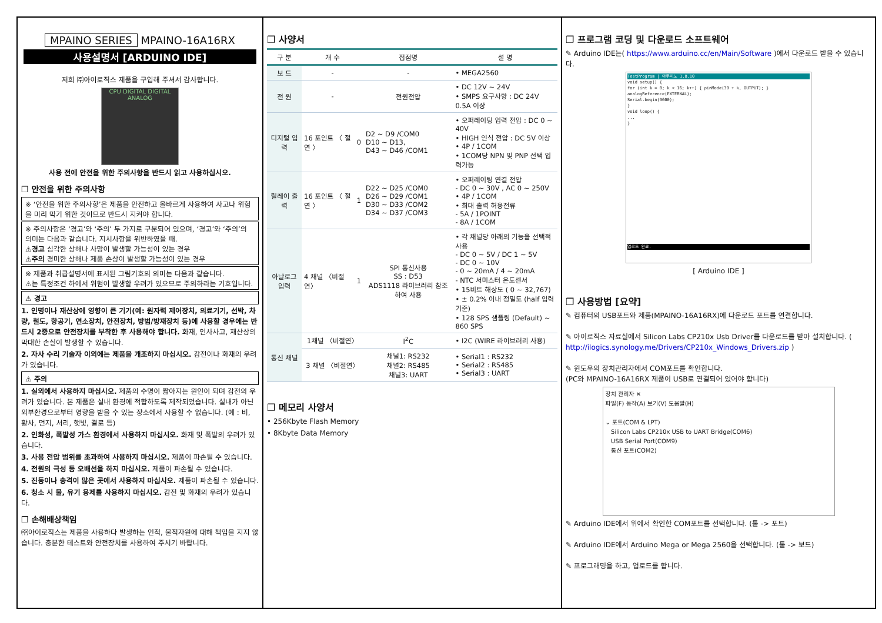MPAINO SERIES MPAINO-16A16RX
사용설명서 [ARDUINO IDE]
저희 ㈜아이로직스 제품을 구입해 주셔서 감사합니다.
CPU DIGITAL DIGITAL ANALOG
사용 전에 안전을 위한 주의사항을 반드시 읽고 사용하십시오.
❒ 안전을 위한 주의사항
※ ‘안전을 위한 주의사항’은 제품을 안전하고 올바르게 사용하여 사고나 위험을 미리 막기 위한 것이므로 반드시 지켜야 합니다.
※ 주의사항은 ‘경고’와 ‘주의’ 두 가지로 구분되어 있으며, ‘경고’와 ‘주의’의 의미는 다음과 같습니다. 지시사항을 위반하였을 때.
⚠경고 심각한 상해나 사망이 발생할 가능성이 있는 경우
⚠주의 경미한 상해나 제품 손상이 발생할 가능성이 있는 경우
※ 제품과 취급설명서에 표시된 그림기호의 의미는 다음과 같습니다.
⚠는 특정조건 하에서 위험이 발생할 우려가 있으므로 주의하라는 기호입니다.
⚠ 경고
1. 인명이나 재산상에 영향이 큰 기기(예: 원자력 제어장치, 의료기기, 선박, 차량, 철도, 항공기, 연소장치, 안전장치, 방범/방재장치 등)에 사용할 경우에는 반드시 2중으로 안전장치를 부착한 후 사용해야 합니다. 화재, 인사사고, 재산상의 막대한 손실이 발생할 수 있습니다.
2. 자사 수리 기술자 이외에는 제품을 개조하지 마십시오. 감전이나 화재의 우려가 있습니다.
⚠ 주의
1. 실외에서 사용하지 마십시오. 제품의 수명이 짧아지는 원인이 되며 감전의 우려가 있습니다. 본 제품은 실내 환경에 적합하도록 제작되었습니다. 실내가 아닌 외부환경으로부터 영향을 받을 수 있는 장소에서 사용할 수 없습니다. (예 : 비, 황사, 먼지, 서리, 햇빛, 결로 등)
2. 인화성, 폭발성 가스 환경에서 사용하지 마십시오. 화재 및 폭발의 우려가 있습니다.
3. 사용 전압 범위를 초과하여 사용하지 마십시오. 제품이 파손될 수 있습니다.
4. 전원의 극성 등 오배선을 하지 마십시오. 제품이 파손될 수 있습니다.
5. 진동이나 충격이 많은 곳에서 사용하지 마십시오. 제품이 파손될 수 있습니다.
6. 청소 시 물, 유기 용제를 사용하지 마십시오. 감전 및 화재의 우려가 있습니다.
❒ 손해배상책임
㈜아이로직스는 제품을 사용하다 발생하는 인적, 물적자원에 대해 책임을 지지 않습니다. 충분한 테스트와 안전장치를 사용하여 주시기 바랍니다.
❒ 사양서
| 구 분 | 개 수 | | 접점명 | 설 명 |
| --- | --- | --- | --- | --- |
| 보 드 | - | | - | • MEGA2560 |
| 전 원 | - | | 전원전압 | • DC 12V ~ 24V • SMPS 요구사항 : DC 24V 0.5A 이상 |
| 디지털 입력 | 16 포인트 〈 절연 〉 | 0 | D2 ~ D9 /COM0 D10 ~ D13, D43 ~ D46 /COM1 | • 오퍼레이팅 입력 전압 : DC 0 ~ 40V • HIGH 인식 전압 : DC 5V 이상 • 4P / 1COM • 1COM당 NPN 및 PNP 선택 입력가능 |
| 릴레이 출력 | 16 포인트 〈 절연 〉 | 1 | D22 ~ D25 /COM0 D26 ~ D29 /COM1 D30 ~ D33 /COM2 D34 ~ D37 /COM3 | • 오퍼레이팅 연결 전압 - DC 0 ~ 30V , AC 0 ~ 250V • 4P / 1COM • 최대 출력 허용전류 - 5A / 1POINT - 8A / 1COM |
| 아날로그 입력 | 4 채널 〈비절연〉 | 1 | SPI 통신사용 SS : D53 ADS1118 라이브러리 참조하여 사용 | • 각 채널당 아래의 기능을 선택적 사용 - DC 0 ~ 5V / DC 1 ~ 5V - DC 0 ~ 10V - 0 ~ 20mA / 4 ~ 20mA - NTC 서미스터 온도센서 • 15비트 해상도 ( 0 ~ 32,767) • ± 0.2% 이내 정밀도 (half 입력 기준) • 128 SPS 샘플링 (Default) ~ 860 SPS |
| 통신 채널 | 1채널 〈비절연〉 | | I<sup>2</sup>C | • I2C (WIRE 라이브러리 사용) |
| | 3 채널 〈비절연〉 | | 채널1: RS232 채널2: RS485 채널3: UART | • Serial1 : RS232 • Serial2 : RS485 • Serial3 : UART |
❒ 메모리 사양서
• 256Kbyte Flash Memory
• 8Kbyte Data Memory
❒ 프로그램 코딩 및 다운로드 소프트웨어
✎ Arduino IDE는( https://www.arduino.cc/en/Main/Software )에서 다운로드 받을 수 있습니다.
TestProgram | 아두이노 1.8.10
void setup() {
for (int k = 0; k < 16; k++) { pinMode(39 + k, OUTPUT); }
analogReference(EXTERNAL);
Serial.begin(9600);
}
void loop() {
...
}
업로드 완료.
[ Arduino IDE ]
❒ 사용방법 [요약]
✎ 컴퓨터의 USB포트와 제품(MPAINO-16A16RX)에 다운로드 포트를 연결합니다.
✎ 아이로직스 자료실에서 Silicon Labs CP210x Usb Driver를 다운로드를 받아 설치합니다. ( http://ilogics.synology.me/Drivers/CP210x_Windows_Drivers.zip )
✎ 윈도우의 장치관리자에서 COM포트를 확인합니다.
(PC와 MPAINO-16A16RX 제품이 USB로 연결되어 있어야 합니다)
장치 관리자 ✕
파일(F) 동작(A) 보기(V) 도움말(H)
⌄ 포트(COM & LPT)
Silicon Labs CP210x USB to UART Bridge(COM6)
USB Serial Port(COM9)
통신 포트(COM2)
✎ Arduino IDE에서 위에서 확인한 COM포트를 선택합니다. (툴 -> 포트)
✎ Arduino IDE에서 Arduino Mega or Mega 2560을 선택합니다. (툴 -> 보드)
✎ 프로그래밍을 하고, 업로드를 합니다.